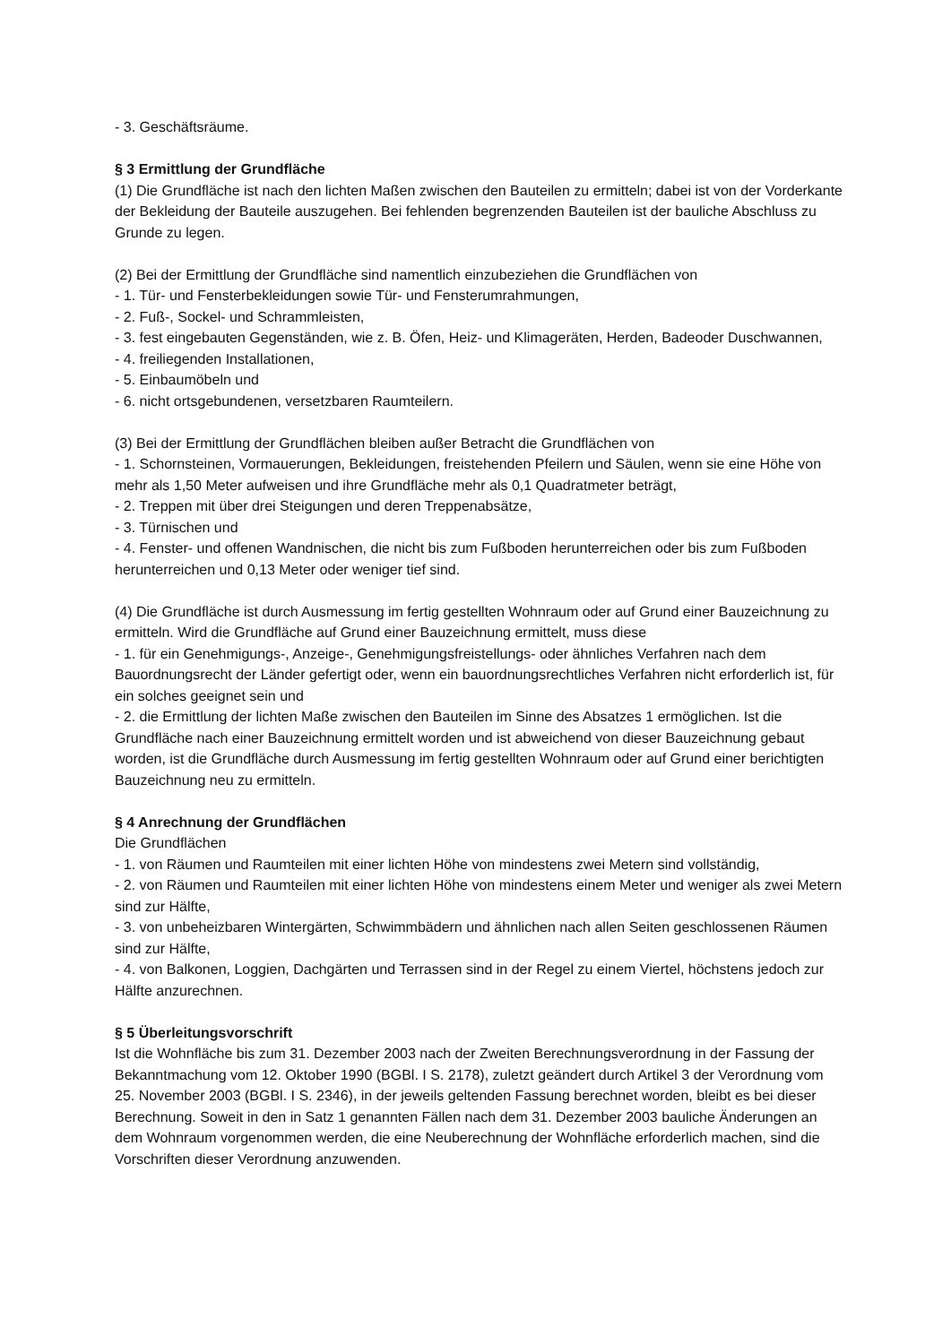- 3. Geschäftsräume.
§ 3 Ermittlung der Grundfläche
(1) Die Grundfläche ist nach den lichten Maßen zwischen den Bauteilen zu ermitteln; dabei ist von der Vorderkante der Bekleidung der Bauteile auszugehen. Bei fehlenden begrenzenden Bauteilen ist der bauliche Abschluss zu Grunde zu legen.
(2) Bei der Ermittlung der Grundfläche sind namentlich einzubeziehen die Grundflächen von
- 1. Tür- und Fensterbekleidungen sowie Tür- und Fensterumrahmungen,
- 2. Fuß-, Sockel- und Schrammleisten,
- 3. fest eingebauten Gegenständen, wie z. B. Öfen, Heiz- und Klimageräten, Herden, Badeoder Duschwannen,
- 4. freiliegenden Installationen,
- 5. Einbaumöbeln und
- 6. nicht ortsgebundenen, versetzbaren Raumteilern.
(3) Bei der Ermittlung der Grundflächen bleiben außer Betracht die Grundflächen von
- 1. Schornsteinen, Vormauerungen, Bekleidungen, freistehenden Pfeilern und Säulen, wenn sie eine Höhe von mehr als 1,50 Meter aufweisen und ihre Grundfläche mehr als 0,1 Quadratmeter beträgt,
- 2. Treppen mit über drei Steigungen und deren Treppenabsätze,
- 3. Türnischen und
- 4. Fenster- und offenen Wandnischen, die nicht bis zum Fußboden herunterreichen oder bis zum Fußboden herunterreichen und 0,13 Meter oder weniger tief sind.
(4) Die Grundfläche ist durch Ausmessung im fertig gestellten Wohnraum oder auf Grund einer Bauzeichnung zu ermitteln. Wird die Grundfläche auf Grund einer Bauzeichnung ermittelt, muss diese
- 1. für ein Genehmigungs-, Anzeige-, Genehmigungsfreistellungs- oder ähnliches Verfahren nach dem Bauordnungsrecht der Länder gefertigt oder, wenn ein bauordnungsrechtliches Verfahren nicht erforderlich ist, für ein solches geeignet sein und
- 2. die Ermittlung der lichten Maße zwischen den Bauteilen im Sinne des Absatzes 1 ermöglichen. Ist die Grundfläche nach einer Bauzeichnung ermittelt worden und ist abweichend von dieser Bauzeichnung gebaut worden, ist die Grundfläche durch Ausmessung im fertig gestellten Wohnraum oder auf Grund einer berichtigten Bauzeichnung neu zu ermitteln.
§ 4 Anrechnung der Grundflächen
Die Grundflächen
- 1. von Räumen und Raumteilen mit einer lichten Höhe von mindestens zwei Metern sind vollständig,
- 2. von Räumen und Raumteilen mit einer lichten Höhe von mindestens einem Meter und weniger als zwei Metern sind zur Hälfte,
- 3. von unbeheizbaren Wintergärten, Schwimmbädern und ähnlichen nach allen Seiten geschlossenen Räumen sind zur Hälfte,
- 4. von Balkonen, Loggien, Dachgärten und Terrassen sind in der Regel zu einem Viertel, höchstens jedoch zur Hälfte anzurechnen.
§ 5 Überleitungsvorschrift
Ist die Wohnfläche bis zum 31. Dezember 2003 nach der Zweiten Berechnungsverordnung in der Fassung der Bekanntmachung vom 12. Oktober 1990 (BGBl. I S. 2178), zuletzt geändert durch Artikel 3 der Verordnung vom 25. November 2003 (BGBl. I S. 2346), in der jeweils geltenden Fassung berechnet worden, bleibt es bei dieser Berechnung. Soweit in den in Satz 1 genannten Fällen nach dem 31. Dezember 2003 bauliche Änderungen an dem Wohnraum vorgenommen werden, die eine Neuberechnung der Wohnfläche erforderlich machen, sind die Vorschriften dieser Verordnung anzuwenden.